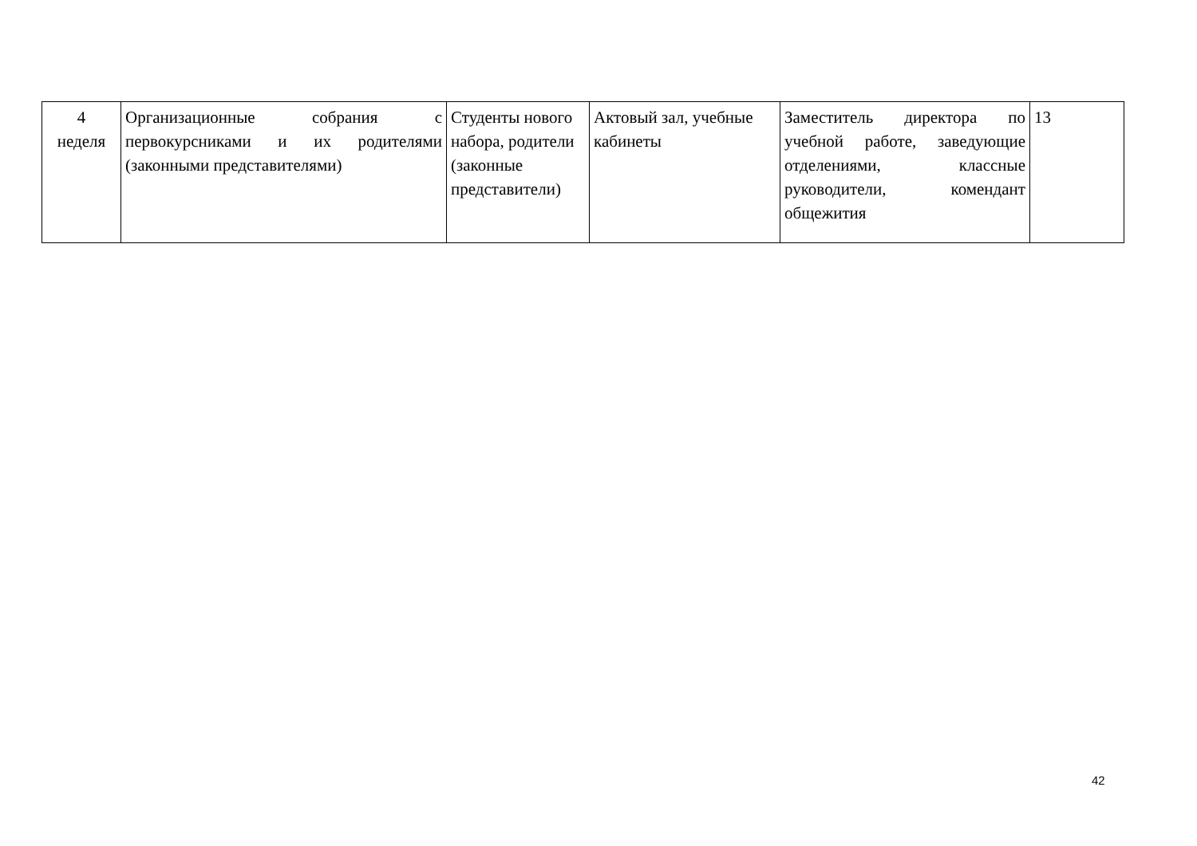| 4 неделя | Организационные собрания с первокурсниками и их родителями (законными представителями) | Студенты нового набора, родители (законные представители) | Актовый зал, учебные кабинеты | Заместитель директора по учебной работе, заведующие отделениями, классные руководители, комендант общежития | 13 |
42